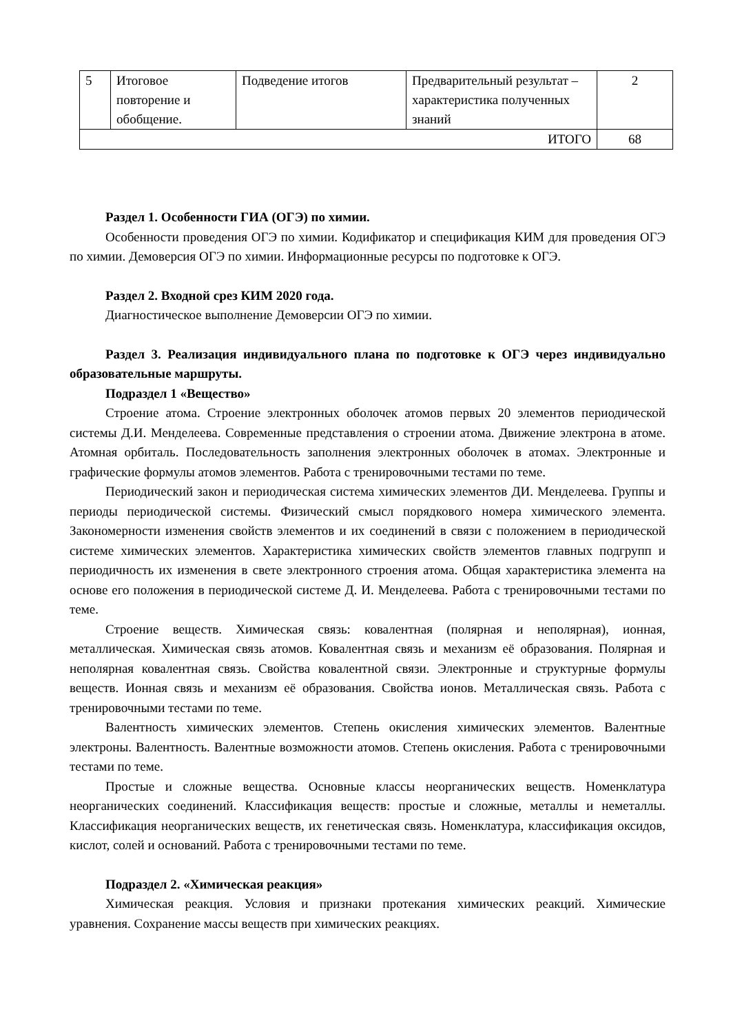| 5 | Итоговое повторение и обобщение. | Подведение итогов | Предварительный результат – характеристика полученных знаний | 2 |
| ИТОГО | | | | 68 |
Раздел 1. Особенности ГИА (ОГЭ) по химии.
Особенности проведения ОГЭ по химии. Кодификатор и спецификация КИМ для проведения ОГЭ по химии. Демоверсия ОГЭ по химии. Информационные ресурсы по подготовке к ОГЭ.
Раздел 2. Входной срез КИМ 2020 года.
Диагностическое выполнение Демоверсии ОГЭ по химии.
Раздел 3. Реализация индивидуального плана по подготовке к ОГЭ через индивидуально образовательные маршруты.
Подраздел 1 «Вещество»
Строение атома. Строение электронных оболочек атомов первых 20 элементов периодической системы Д.И. Менделеева. Современные представления о строении атома. Движение электрона в атоме. Атомная орбиталь. Последовательность заполнения электронных оболочек в атомах. Электронные и графические формулы атомов элементов. Работа с тренировочными тестами по теме.
Периодический закон и периодическая система химических элементов ДИ. Менделеева. Группы и периоды периодической системы. Физический смысл порядкового номера химического элемента. Закономерности изменения свойств элементов и их соединений в связи с положением в периодической системе химических элементов. Характеристика химических свойств элементов главных подгрупп и периодичность их изменения в свете электронного строения атома. Общая характеристика элемента на основе его положения в периодической системе Д. И. Менделеева. Работа с тренировочными тестами по теме.
Строение веществ. Химическая связь: ковалентная (полярная и неполярная), ионная, металлическая. Химическая связь атомов. Ковалентная связь и механизм её образования. Полярная и неполярная ковалентная связь. Свойства ковалентной связи. Электронные и структурные формулы веществ. Ионная связь и механизм её образования. Свойства ионов. Металлическая связь. Работа с тренировочными тестами по теме.
Валентность химических элементов. Степень окисления химических элементов. Валентные электроны. Валентность. Валентные возможности атомов. Степень окисления. Работа с тренировочными тестами по теме.
Простые и сложные вещества. Основные классы неорганических веществ. Номенклатура неорганических соединений. Классификация веществ: простые и сложные, металлы и неметаллы. Классификация неорганических веществ, их генетическая связь. Номенклатура, классификация оксидов, кислот, солей и оснований. Работа с тренировочными тестами по теме.
Подраздел 2. «Химическая реакция»
Химическая реакция. Условия и признаки протекания химических реакций. Химические уравнения. Сохранение массы веществ при химических реакциях.